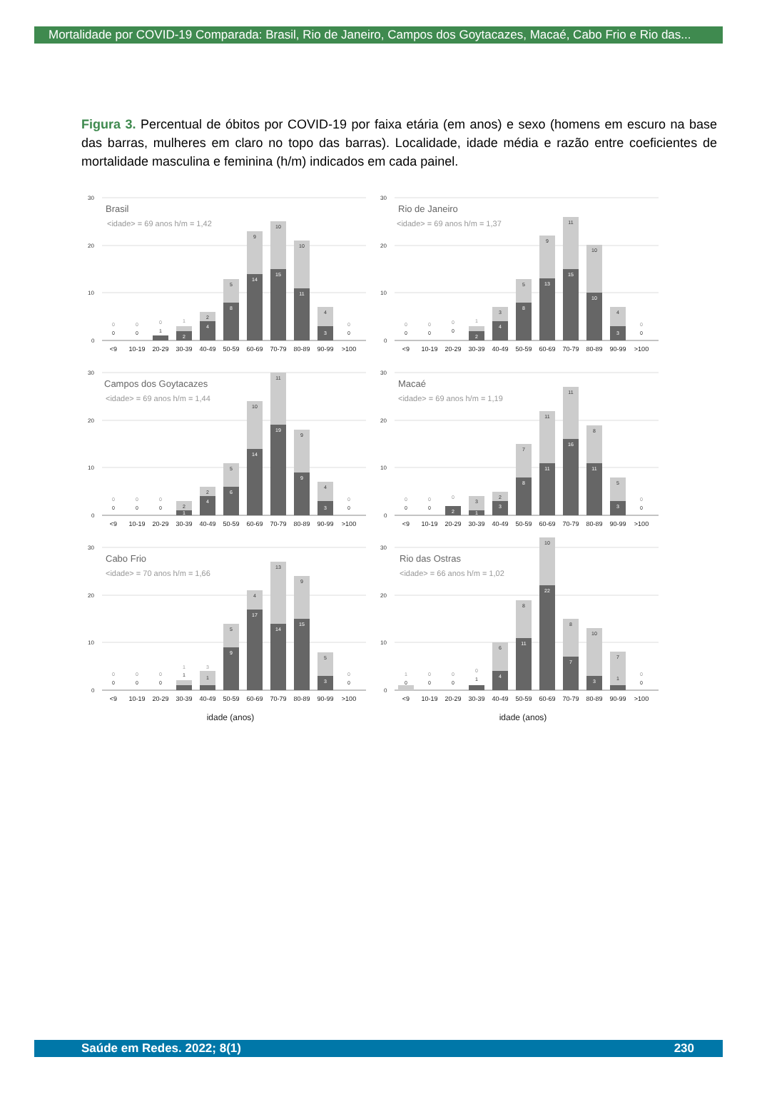Mortalidade por COVID-19 Comparada: Brasil, Rio de Janeiro, Campos dos Goytacazes, Macaé, Cabo Frio e Rio das...
Figura 3. Percentual de óbitos por COVID-19 por faixa etária (em anos) e sexo (homens em escuro na base das barras, mulheres em claro no topo das barras). Localidade, idade média e razão entre coeficientes de mortalidade masculina e feminina (h/m) indicados em cada painel.
30
20
10
0
Brasil
<idade> = 69 anos h/m = 1,42
0
0
0
0
0
1
1
2
2
4
5
8
9
14
10
15
10
11
4
3
0
0
<9
10-19
20-29
30-39
40-49
50-59
60-69
70-79
80-89
90-99
>100
30
20
10
0
Rio de Janeiro
<idade> = 69 anos h/m = 1,37
0
0
0
0
0
0
1
2
3
4
5
8
9
13
11
15
10
10
4
3
0
0
<9
10-19
20-29
30-39
40-49
50-59
60-69
70-79
80-89
90-99
>100
30
20
10
0
Campos dos Goytacazes
<idade> = 69 anos h/m = 1,44
0
0
0
0
0
0
2
1
2
4
5
6
10
14
11
19
9
9
4
3
0
0
<9
10-19
20-29
30-39
40-49
50-59
60-69
70-79
80-89
90-99
>100
30
20
10
0
Macaé
<idade> = 69 anos h/m = 1,19
0
0
0
0
0
2
3
1
2
3
7
8
11
11
11
16
8
11
5
3
0
0
<9
10-19
20-29
30-39
40-49
50-59
60-69
70-79
80-89
90-99
>100
30
20
10
0
Cabo Frio
<idade> = 70 anos h/m = 1,66
0
0
0
0
0
0
1
1
3
1
5
9
4
17
13
14
9
15
5
3
0
0
<9
10-19
20-29
30-39
40-49
50-59
60-69
70-79
80-89
90-99
>100
idade (anos)
30
20
10
0
Rio das Ostras
<idade> = 66 anos h/m = 1,02
1
0
0
0
0
0
0
1
6
4
8
11
10
22
8
7
10
3
7
1
0
0
<9
10-19
20-29
30-39
40-49
50-59
60-69
70-79
80-89
90-99
>100
idade (anos)
Saúde em Redes. 2022; 8(1) 230